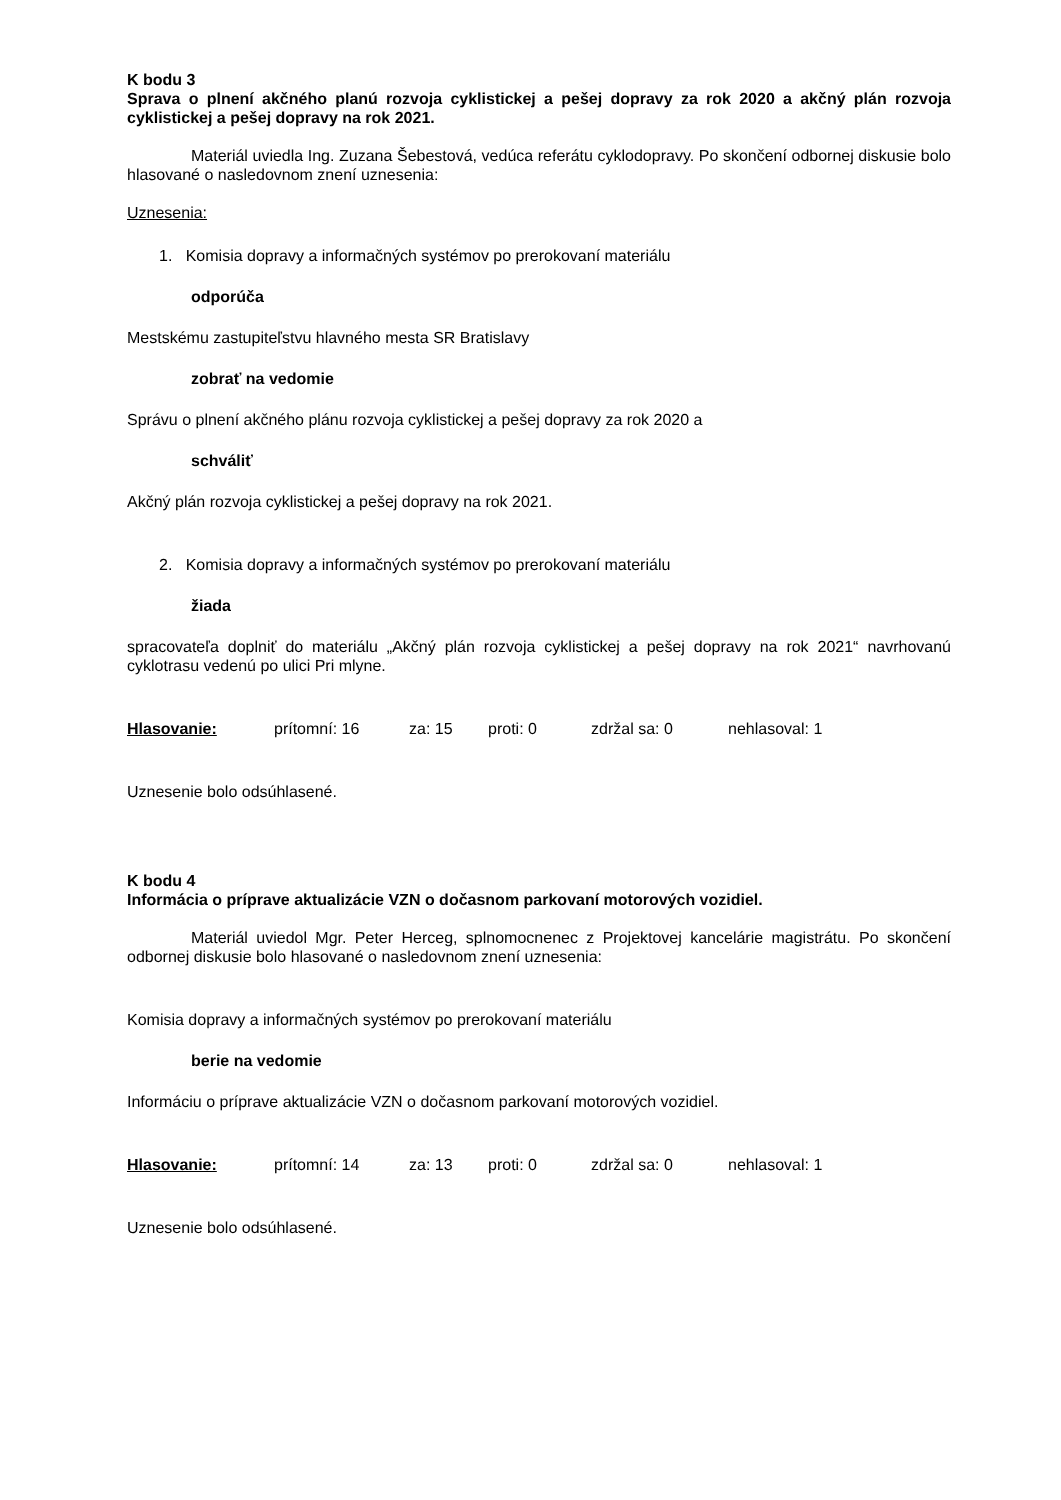K bodu 3
Sprava o plnení akčného planú rozvoja cyklistickej a pešej dopravy za rok 2020 a akčný plán rozvoja cyklistickej a pešej dopravy na rok 2021.
Materiál uviedla Ing. Zuzana Šebestová, vedúca referátu cyklodopravy. Po skončení odbornej diskusie bolo hlasované o nasledovnom znení uznesenia:
Uznesenia:
1. Komisia dopravy a informačných systémov po prerokovaní materiálu
odporúča
Mestskému zastupiteľstvu hlavného mesta SR Bratislavy
zobrať na vedomie
Správu o plnení akčného plánu rozvoja cyklistickej a pešej dopravy za rok 2020 a
schváliť
Akčný plán rozvoja cyklistickej a pešej dopravy na rok 2021.
2. Komisia dopravy a informačných systémov po prerokovaní materiálu
žiada
spracovateľa doplniť do materiálu „Akčný plán rozvoja cyklistickej a pešej dopravy na rok 2021“ navrhovanú cyklotrasu vedenú po ulici Pri mlyne.
Hlasovanie: prítomní: 16 za: 15 proti: 0 zdržal sa: 0 nehlasoval: 1
Uznesenie bolo odsúhlasené.
K bodu 4
Informácia o príprave aktualizácie VZN o dočasnom parkovaní motorových vozidiel.
Materiál uviedol Mgr. Peter Herceg, splnomocnenec z Projektovej kancelárie magistrátu. Po skončení odbornej diskusie bolo hlasované o nasledovnom znení uznesenia:
Komisia dopravy a informačných systémov po prerokovaní materiálu
berie na vedomie
Informáciu o príprave aktualizácie VZN o dočasnom parkovaní motorových vozidiel.
Hlasovanie: prítomní: 14 za: 13 proti: 0 zdržal sa: 0 nehlasoval: 1
Uznesenie bolo odsúhlasené.